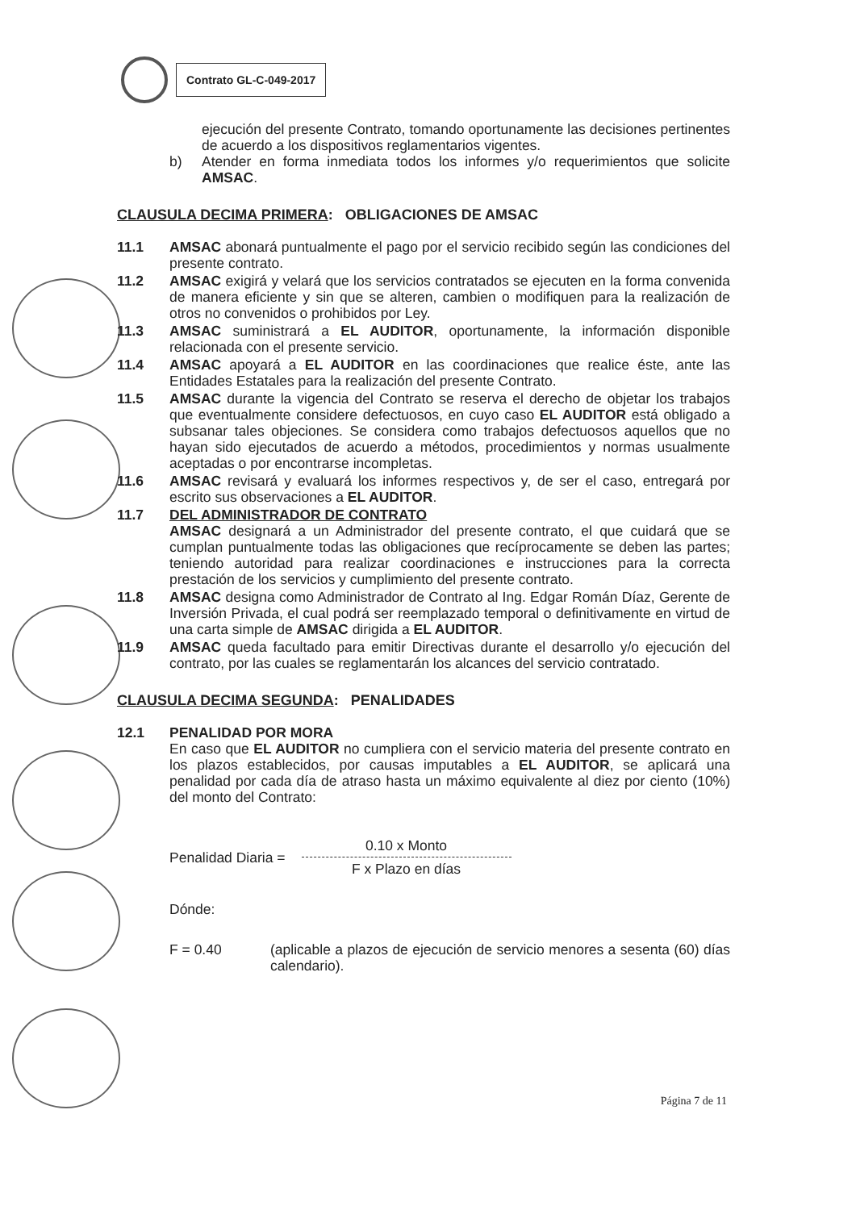Contrato GL-C-049-2017
ejecución del presente Contrato, tomando oportunamente las decisiones pertinentes de acuerdo a los dispositivos reglamentarios vigentes.
b) Atender en forma inmediata todos los informes y/o requerimientos que solicite AMSAC.
CLAUSULA DECIMA PRIMERA: OBLIGACIONES DE AMSAC
11.1 AMSAC abonará puntualmente el pago por el servicio recibido según las condiciones del presente contrato.
11.2 AMSAC exigirá y velará que los servicios contratados se ejecuten en la forma convenida de manera eficiente y sin que se alteren, cambien o modifiquen para la realización de otros no convenidos o prohibidos por Ley.
11.3 AMSAC suministrará a EL AUDITOR, oportunamente, la información disponible relacionada con el presente servicio.
11.4 AMSAC apoyará a EL AUDITOR en las coordinaciones que realice éste, ante las Entidades Estatales para la realización del presente Contrato.
11.5 AMSAC durante la vigencia del Contrato se reserva el derecho de objetar los trabajos que eventualmente considere defectuosos, en cuyo caso EL AUDITOR está obligado a subsanar tales objeciones. Se considera como trabajos defectuosos aquellos que no hayan sido ejecutados de acuerdo a métodos, procedimientos y normas usualmente aceptadas o por encontrarse incompletas.
11.6 AMSAC revisará y evaluará los informes respectivos y, de ser el caso, entregará por escrito sus observaciones a EL AUDITOR.
11.7 DEL ADMINISTRADOR DE CONTRATO
AMSAC designará a un Administrador del presente contrato, el que cuidará que se cumplan puntualmente todas las obligaciones que recíprocamente se deben las partes; teniendo autoridad para realizar coordinaciones e instrucciones para la correcta prestación de los servicios y cumplimiento del presente contrato.
11.8 AMSAC designa como Administrador de Contrato al Ing. Edgar Román Díaz, Gerente de Inversión Privada, el cual podrá ser reemplazado temporal o definitivamente en virtud de una carta simple de AMSAC dirigida a EL AUDITOR.
11.9 AMSAC queda facultado para emitir Directivas durante el desarrollo y/o ejecución del contrato, por las cuales se reglamentarán los alcances del servicio contratado.
CLAUSULA DECIMA SEGUNDA: PENALIDADES
12.1 PENALIDAD POR MORA
En caso que EL AUDITOR no cumpliera con el servicio materia del presente contrato en los plazos establecidos, por causas imputables a EL AUDITOR, se aplicará una penalidad por cada día de atraso hasta un máximo equivalente al diez por ciento (10%) del monto del Contrato:
Penalidad Diaria = 0.10 x Monto
F x Plazo en días
Dónde:
F = 0.40 (aplicable a plazos de ejecución de servicio menores a sesenta (60) días calendario).
Página 7 de 11